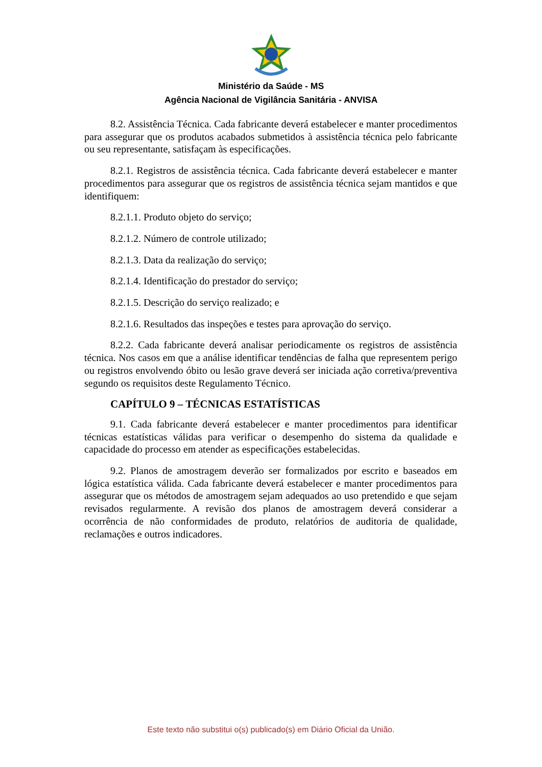Ministério da Saúde - MS
Agência Nacional de Vigilância Sanitária - ANVISA
8.2. Assistência Técnica. Cada fabricante deverá estabelecer e manter procedimentos para assegurar que os produtos acabados submetidos à assistência técnica pelo fabricante ou seu representante, satisfaçam às especificações.
8.2.1. Registros de assistência técnica. Cada fabricante deverá estabelecer e manter procedimentos para assegurar que os registros de assistência técnica sejam mantidos e que identifiquem:
8.2.1.1. Produto objeto do serviço;
8.2.1.2. Número de controle utilizado;
8.2.1.3. Data da realização do serviço;
8.2.1.4. Identificação do prestador do serviço;
8.2.1.5. Descrição do serviço realizado; e
8.2.1.6. Resultados das inspeções e testes para aprovação do serviço.
8.2.2. Cada fabricante deverá analisar periodicamente os registros de assistência técnica. Nos casos em que a análise identificar tendências de falha que representem perigo ou registros envolvendo óbito ou lesão grave deverá ser iniciada ação corretiva/preventiva segundo os requisitos deste Regulamento Técnico.
CAPÍTULO 9 – TÉCNICAS ESTATÍSTICAS
9.1. Cada fabricante deverá estabelecer e manter procedimentos para identificar técnicas estatísticas válidas para verificar o desempenho do sistema da qualidade e capacidade do processo em atender as especificações estabelecidas.
9.2. Planos de amostragem deverão ser formalizados por escrito e baseados em lógica estatística válida. Cada fabricante deverá estabelecer e manter procedimentos para assegurar que os métodos de amostragem sejam adequados ao uso pretendido e que sejam revisados regularmente. A revisão dos planos de amostragem deverá considerar a ocorrência de não conformidades de produto, relatórios de auditoria de qualidade, reclamações e outros indicadores.
Este texto não substitui o(s) publicado(s) em Diário Oficial da União.